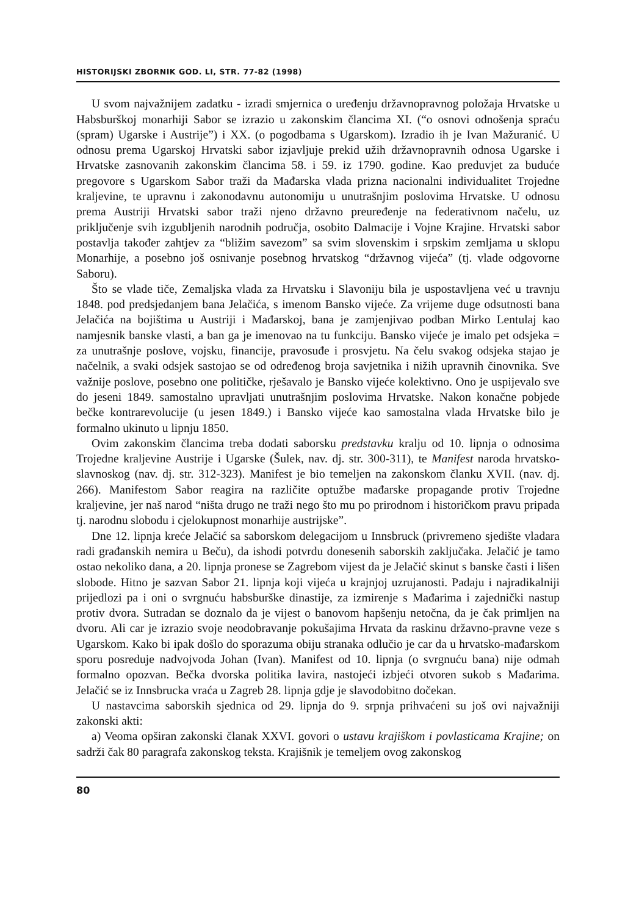HISTORIJSKI ZBORNIK GOD. LI, STR. 77-82 (1998)
U svom najvažnijem zadatku - izradi smjernica o uređenju državnopravnog položaja Hrvatske u Habsburškoj monarhiji Sabor se izrazio u zakonskim člancima XI. (“o osnovi odnošenja spraću (spram) Ugarske i Austrije”) i XX. (o pogodbama s Ugarskom). Izradio ih je Ivan Mažuranić. U odnosu prema Ugarskoj Hrvatski sabor izjavljuje prekid užih državnopravnih odnosa Ugarske i Hrvatske zasnovanih zakonskim člancima 58. i 59. iz 1790. godine. Kao preduvjet za buduće pregovore s Ugarskom Sabor traži da Mađarska vlada prizna nacionalni individualitet Trojedne kraljevine, te upravnu i zakonodavnu autonomiju u unutrašnjim poslovima Hrvatske. U odnosu prema Austriji Hrvatski sabor traži njeno državno preuređenje na federativnom načelu, uz priključenje svih izgubljenih narodnih područja, osobito Dalmacije i Vojne Krajine. Hrvatski sabor postavlja također zahtjev za “bližim savezom” sa svim slovenskim i srpskim zemljama u sklopu Monarhije, a posebno još osnivanje posebnog hrvatskog “državnog vijeća” (tj. vlade odgovorne Saboru).
Što se vlade tiče, Zemaljska vlada za Hrvatsku i Slavoniju bila je uspostavljena već u travnju 1848. pod predsjedanjem bana Jelačića, s imenom Bansko vijeće. Za vrijeme duge odsutnosti bana Jelačića na bojištima u Austriji i Mađarskoj, bana je zamjenjivao podban Mirko Lentulaj kao namjesnik banske vlasti, a ban ga je imenovao na tu funkciju. Bansko vijeće je imalo pet odsjeka = za unutrašnje poslove, vojsku, financije, pravosuđe i prosvjetu. Na čelu svakog odsjeka stajao je načelnik, a svaki odsjek sastojao se od određenog broja savjetnika i nižih upravnih činovnika. Sve važnije poslove, posebno one političke, rješavalo je Bansko vijeće kolektivno. Ono je uspijevalo sve do jeseni 1849. samostalno upravljati unutrašnjim poslovima Hrvatske. Nakon konačne pobjede bečke kontrarevolucije (u jesen 1849.) i Bansko vijeće kao samostalna vlada Hrvatske bilo je formalno ukinuto u lipnju 1850.
Ovim zakonskim člancima treba dodati saborsku predstavku kralju od 10. lipnja o odnosima Trojedne kraljevine Austrije i Ugarske (Šulek, nav. dj. str. 300-311), te Manifest naroda hrvatsko-slavnoskog (nav. dj. str. 312-323). Manifest je bio temeljen na zakonskom članku XVII. (nav. dj. 266). Manifestom Sabor reagira na različite optužbe mađarske propagande protiv Trojedne kraljevine, jer naš narod “ništa drugo ne traži nego što mu po prirodnom i historičkom pravu pripada tj. narodnu slobodu i cjelokupnost monarhije austrijske”.
Dne 12. lipnja kreće Jelačić sa saborskom delegacijom u Innsbruck (privremeno sjedište vladara radi građanskih nemira u Beču), da ishodi potvrdu donesenih saborskih zaključaka. Jelačić je tamo ostao nekoliko dana, a 20. lipnja pronese se Zagrebom vijest da je Jelačić skinut s banske časti i lišen slobode. Hitno je sazvan Sabor 21. lipnja koji vijeća u krajnjoj uzrujanosti. Padaju i najradikalniji prijedlozi pa i oni o svrgnuću habsburške dinastije, za izmirenje s Mađarima i zajednički nastup protiv dvora. Sutradan se doznalo da je vijest o banovom hapšenju netočna, da je čak primljen na dvoru. Ali car je izrazio svoje neodobravanje pokušajima Hrvata da raskinu državno-pravne veze s Ugarskom. Kako bi ipak došlo do sporazuma obiju stranaka odlučio je car da u hrvatsko-mađarskom sporu posreduje nadvojvoda Johan (Ivan). Manifest od 10. lipnja (o svrgnuću bana) nije odmah formalno opozvan. Bečka dvorska politika lavira, nastojeći izbjeći otvoren sukob s Mađarima. Jelačić se iz Innsbrucka vraća u Zagreb 28. lipnja gdje je slavodobitno dočekan.
U nastavcima saborskih sjednica od 29. lipnja do 9. srpnja prihvaćeni su još ovi najvažniji zakonski akti:
a) Veoma opširan zakonski članak XXVI. govori o ustavu krajiškom i povlasticama Krajine; on sadrži čak 80 paragrafa zakonskog teksta. Krajišnik je temeljem ovog zakonskog
80